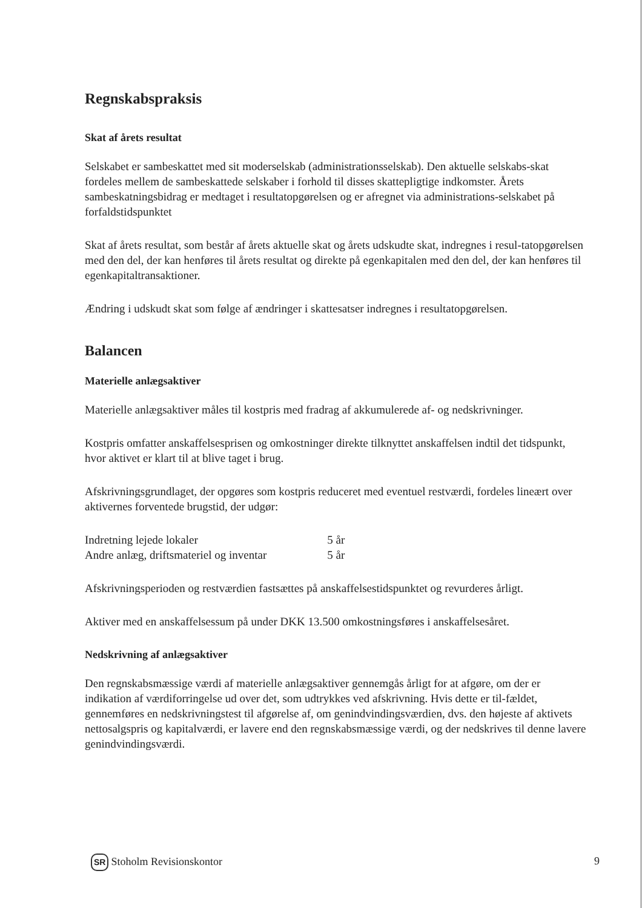Regnskabspraksis
Skat af årets resultat
Selskabet er sambeskattet med sit moderselskab (administrationsselskab). Den aktuelle selskabs-skat fordeles mellem de sambeskattede selskaber i forhold til disses skattepligtige indkomster. Årets sambeskatningsbidrag er medtaget i resultatopgørelsen og er afregnet via administrations-selskabet på forfaldstidspunktet
Skat af årets resultat, som består af årets aktuelle skat og årets udskudte skat, indregnes i resul-tatopgørelsen med den del, der kan henføres til årets resultat og direkte på egenkapitalen med den del, der kan henføres til egenkapitaltransaktioner.
Ændring i udskudt skat som følge af ændringer i skattesatser indregnes i resultatopgørelsen.
Balancen
Materielle anlægsaktiver
Materielle anlægsaktiver måles til kostpris med fradrag af akkumulerede af- og nedskrivninger.
Kostpris omfatter anskaffelsesprisen og omkostninger direkte tilknyttet anskaffelsen indtil det tidspunkt, hvor aktivet er klart til at blive taget i brug.
Afskrivningsgrundlaget, der opgøres som kostpris reduceret med eventuel restværdi, fordeles lineært over aktivernes forventede brugstid, der udgør:
| Indretning lejede lokaler | 5 år |
| Andre anlæg, driftsmateriel og inventar | 5 år |
Afskrivningsperioden og restværdien fastsættes på anskaffelsestidspunktet og revurderes årligt.
Aktiver med en anskaffelsessum på under DKK 13.500 omkostningsføres i anskaffelsesåret.
Nedskrivning af anlægsaktiver
Den regnskabsmæssige værdi af materielle anlægsaktiver gennemgås årligt for at afgøre, om der er indikation af værdiforringelse ud over det, som udtrykkes ved afskrivning. Hvis dette er til-fældet, gennemføres en nedskrivningstest til afgørelse af, om genindvindingsværdien, dvs. den højeste af aktivets nettosalgspris og kapitalværdi, er lavere end den regnskabsmæssige værdi, og der nedskrives til denne lavere genindvindingsværdi.
SR Stoholm Revisionskontor 9